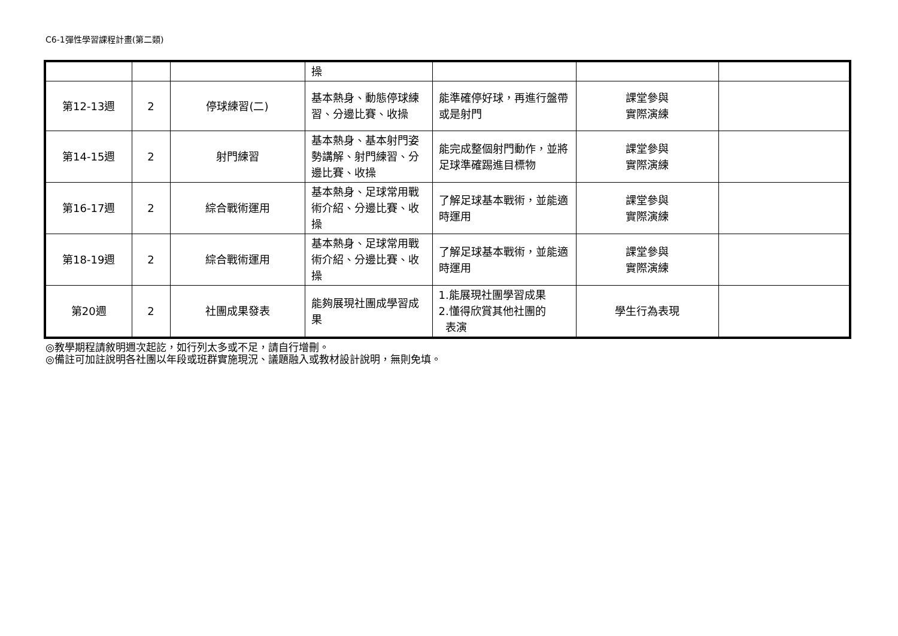C6-1彈性學習課程計畫(第二類)
| | | | 操 | | | |
| 第12-13週 | 2 | 停球練習(二) | 基本熱身、動態停球練習、分邊比賽、收操 | 能準確停好球，再進行盤帶或是射門 | 課堂參與 實際演練 | |
| 第14-15週 | 2 | 射門練習 | 基本熱身、基本射門姿勢講解、射門練習、分邊比賽、收操 | 能完成整個射門動作，並將足球準確踢進目標物 | 課堂參與 實際演練 | |
| 第16-17週 | 2 | 綜合戰術運用 | 基本熱身、足球常用戰術介紹、分邊比賽、收操 | 了解足球基本戰術，並能適時運用 | 課堂參與 實際演練 | |
| 第18-19週 | 2 | 綜合戰術運用 | 基本熱身、足球常用戰術介紹、分邊比賽、收操 | 了解足球基本戰術，並能適時運用 | 課堂參與 實際演練 | |
| 第20週 | 2 | 社團成果發表 | 能夠展現社團成學習成果 | 1.能展現社團學習成果 2.懂得欣賞其他社團的 表演 | 學生行為表現 | |
◎教學期程請敘明週次起訖，如行列太多或不足，請自行增刪。
◎備註可加註說明各社團以年段或班群實施現況、議題融入或教材設計說明，無則免填。